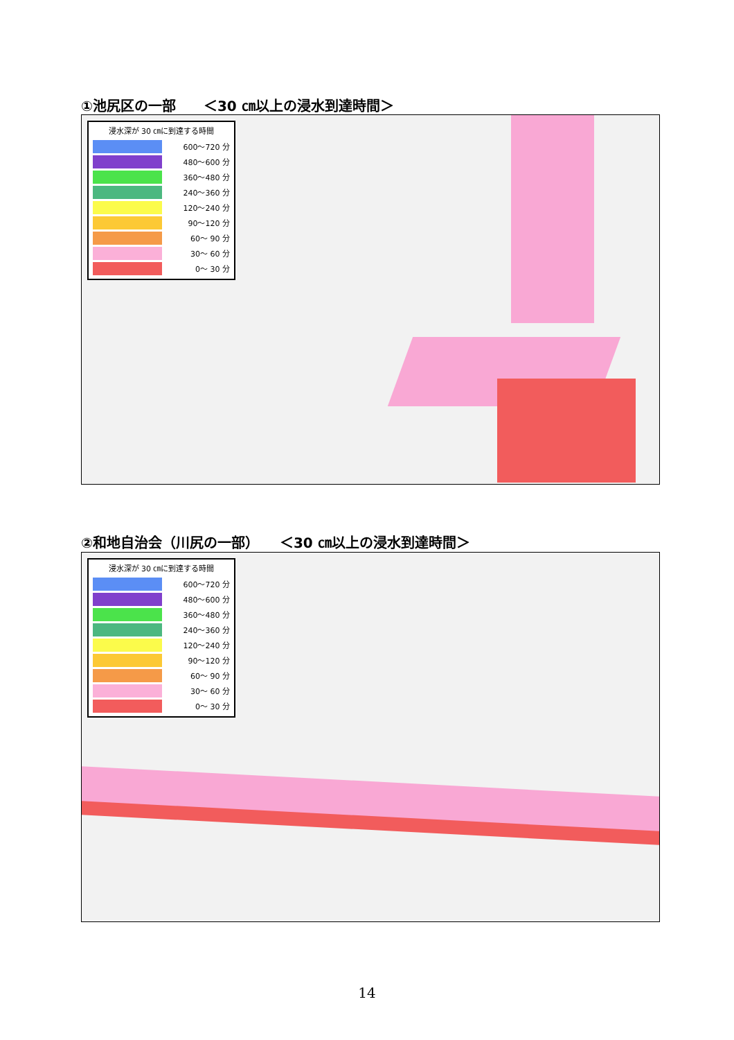①池尻区の一部　　＜30 ㎝以上の浸水到達時間＞
浸水深が 30 ㎝に到達する時間
600～720 分
480～600 分
360～480 分
240～360 分
120～240 分
90～120 分
60～ 90 分
30～ 60 分
0～ 30 分
②和地自治会（川尻の一部）　　＜30 ㎝以上の浸水到達時間＞
浸水深が 30 ㎝に到達する時間
600～720 分
480～600 分
360～480 分
240～360 分
120～240 分
90～120 分
60～ 90 分
30～ 60 分
0～ 30 分
14